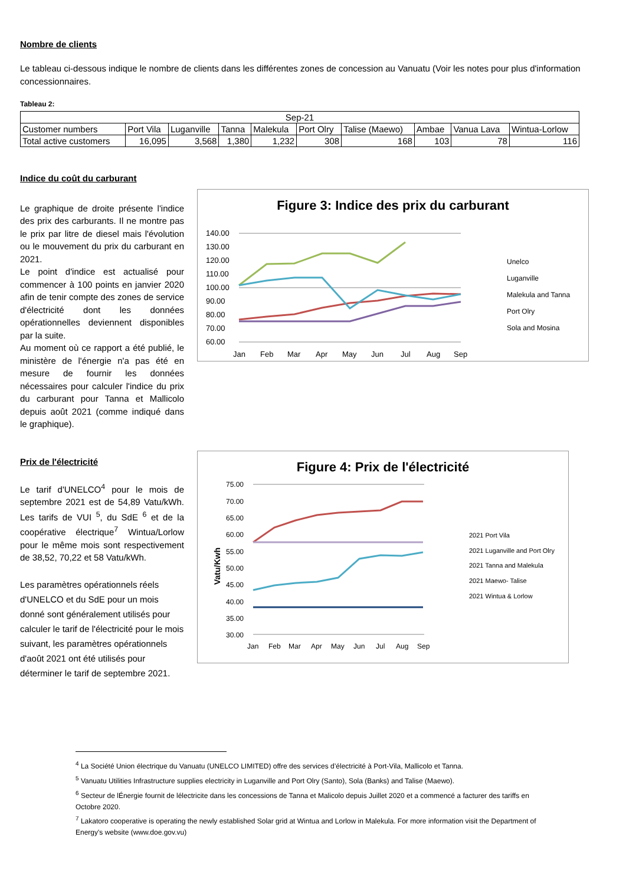Nombre de clients
Le tableau ci-dessous indique le nombre de clients dans les différentes zones de concession au Vanuatu (Voir les notes pour plus d'information
concessionnaires.
Tableau 2:
| Sep-21 | | | | | | | | | |
| Customer numbers | Port Vila | Luganville | Tanna | Malekula | Port Olry | Talise (Maewo) | Ambae | Vanua Lava | Wintua-Lorlow |
| Total active customers | 16,095 | 3,568 | 1,380 | 1,232 | 308 | 168 | 103 | 78 | 116 |
Indice du coût du carburant
Le graphique de droite présente l'indice des prix des carburants. Il ne montre pas le prix par litre de diesel mais l'évolution ou le mouvement du prix du carburant en 2021.
Le point d'indice est actualisé pour commencer à 100 points en janvier 2020 afin de tenir compte des zones de service d'électricité dont les données opérationnelles deviennent disponibles par la suite.
Au moment où ce rapport a été publié, le ministère de l'énergie n'a pas été en mesure de fournir les données nécessaires pour calculer l'indice du prix du carburant pour Tanna et Mallicolo depuis août 2021 (comme indiqué dans le graphique).
Figure 3: Indice des prix du carburant
140.00
130.00
120.00
110.00
100.00
90.00
80.00
70.00
60.00
Jan
Feb
Mar
Apr
May
Jun
Jul
Aug
Sep
Unelco
Luganville
Malekula and Tanna
Port Olry
Sola and Mosina
Prix de l'électricité
Le tarif d'UNELCO<sup>4</sup> pour le mois de septembre 2021 est de 54,89 Vatu/kWh. Les tarifs de VUI <sup>5</sup>, du SdE <sup>6</sup> et de la coopérative électrique<sup>7</sup> Wintua/Lorlow pour le même mois sont respectivement de 38,52, 70,22 et 58 Vatu/kWh.
Les paramètres opérationnels réels d'UNELCO et du SdE pour un mois donné sont généralement utilisés pour calculer le tarif de l'électricité pour le mois suivant, les paramètres opérationnels d'août 2021 ont été utilisés pour déterminer le tarif de septembre 2021.
Figure 4: Prix de l'électricité
Vatu/Kwh
75.00
70.00
65.00
60.00
55.00
50.00
45.00
40.00
35.00
30.00
Jan
Feb
Mar
Apr
May
Jun
Jul
Aug
Sep
2021 Port Vila
2021 Luganville and Port Olry
2021 Tanna and Malekula
2021 Maewo- Talise
2021 Wintua & Lorlow
<sup>4</sup> La Société Union électrique du Vanuatu (UNELCO LIMITED) offre des services d’électricité à Port-Vila, Mallicolo et Tanna.
<sup>5</sup> Vanuatu Utilities Infrastructure supplies electricity in Luganville and Port Olry (Santo), Sola (Banks) and Talise (Maewo).
<sup>6</sup> Secteur de lÉnergie fournit de lélectricite dans les concessions de Tanna et Malicolo depuis Juillet 2020 et a commencé a facturer des tariffs en Octobre 2020.
<sup>7</sup> Lakatoro cooperative is operating the newly established Solar grid at Wintua and Lorlow in Malekula. For more information visit the Department of Energy's website (www.doe.gov.vu)